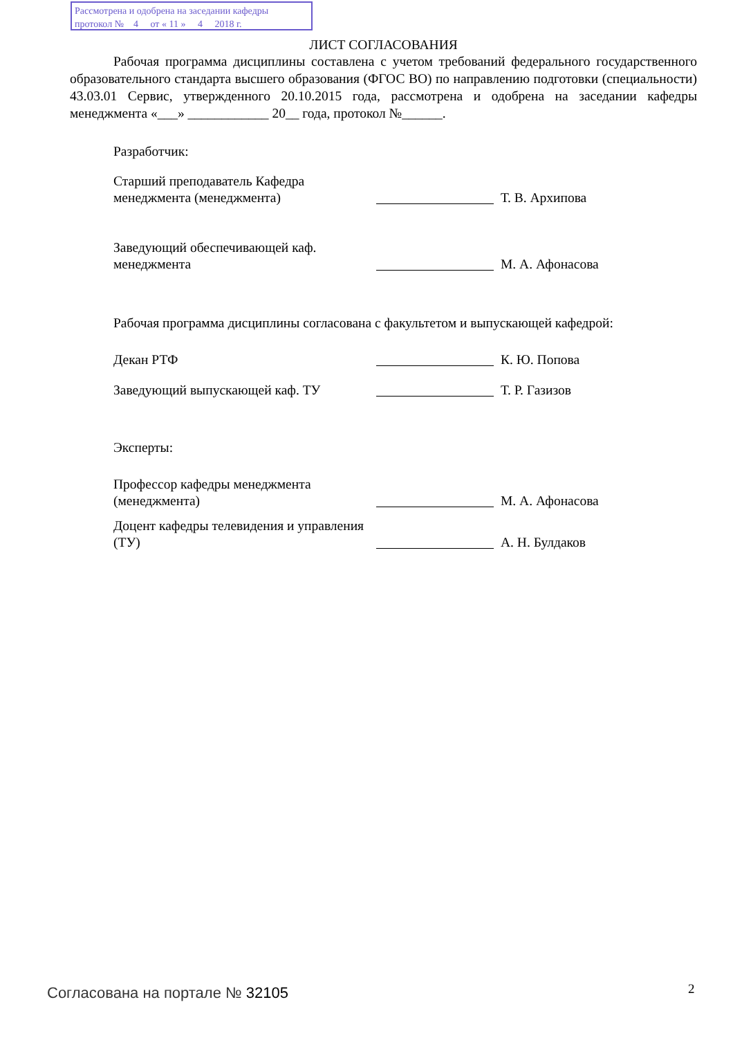Рассмотрена и одобрена на заседании кафедры
протокол № 4 от « 11 » 4 2018 г.
ЛИСТ СОГЛАСОВАНИЯ
Рабочая программа дисциплины составлена с учетом требований федерального государственного образовательного стандарта высшего образования (ФГОС ВО) по направлению подготовки (специальности) 43.03.01 Сервис, утвержденного 20.10.2015 года, рассмотрена и одобрена на заседании кафедры менеджмента «___» ____________ 20__ года, протокол №______.
Разработчик:
Старший преподаватель Кафедра менеджмента (менеджмента)
Т. В. Архипова
Заведующий обеспечивающей каф. менеджмента
М. А. Афонасова
Рабочая программа дисциплины согласована с факультетом и выпускающей кафедрой:
Декан РТФ
К. Ю. Попова
Заведующий выпускающей каф. ТУ
Т. Р. Газизов
Эксперты:
Профессор кафедры менеджмента (менеджмента)
М. А. Афонасова
Доцент кафедры телевидения и управления (ТУ)
А. Н. Булдаков
Согласована на портале № 32105 2